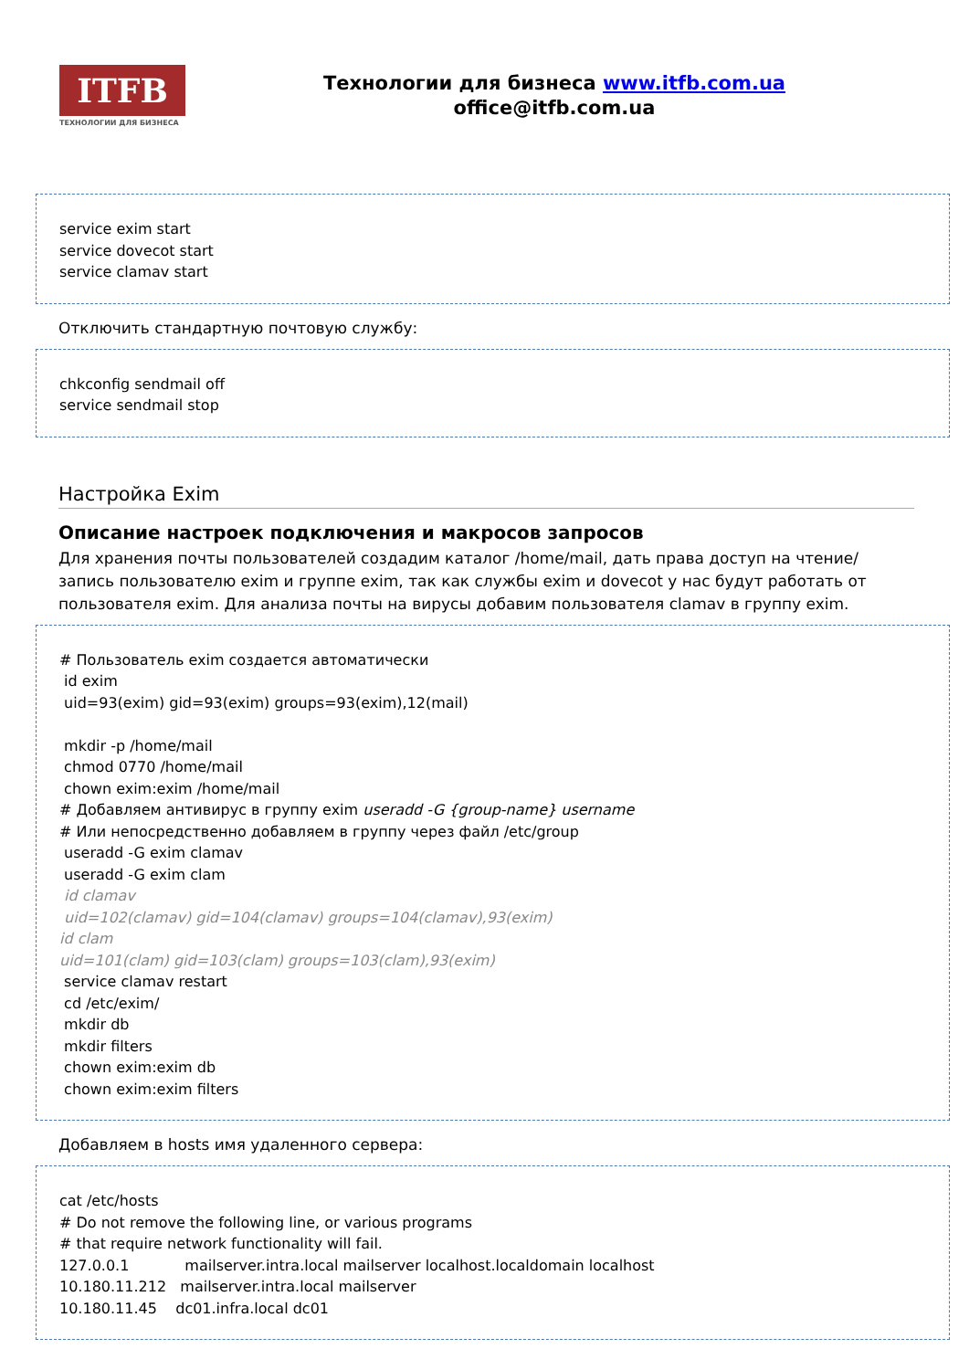ITFB
ТЕХНОЛОГИИ ДЛЯ БИЗНЕСА
Технологии для бизнеса www.itfb.com.ua
office@itfb.com.ua
service exim start
service dovecot start
service clamav start
Отключить стандартную почтовую службу:
chkconfig sendmail off
service sendmail stop
Настройка Exim
Описание настроек подключения и макросов запросов
Для хранения почты пользователей создадим каталог /home/mail, дать права доступ на чтение/запись пользователю exim и группе exim, так как службы exim и dovecot у нас будут работать от пользователя exim. Для анализа почты на вирусы добавим пользователя clamav в группу exim.
# Пользователь exim создается автоматически
id exim
uid=93(exim) gid=93(exim) groups=93(exim),12(mail)
mkdir -p /home/mail
chmod 0770 /home/mail
chown exim:exim /home/mail
# Добавляем антивирус в группу exim useradd -G {group-name} username
# Или непосредственно добавляем в группу через файл /etc/group
useradd -G exim clamav
useradd -G exim clam
id clamav
uid=102(clamav) gid=104(clamav) groups=104(clamav),93(exim)
id clam
uid=101(clam) gid=103(clam) groups=103(clam),93(exim)
service clamav restart
cd /etc/exim/
mkdir db
mkdir filters
chown exim:exim db
chown exim:exim filters
Добавляем в hosts имя удаленного сервера:
cat /etc/hosts
# Do not remove the following line, or various programs
# that require network functionality will fail.
127.0.0.1 mailserver.intra.local mailserver localhost.localdomain localhost
10.180.11.212 mailserver.intra.local mailserver
10.180.11.45 dc01.infra.local dc01